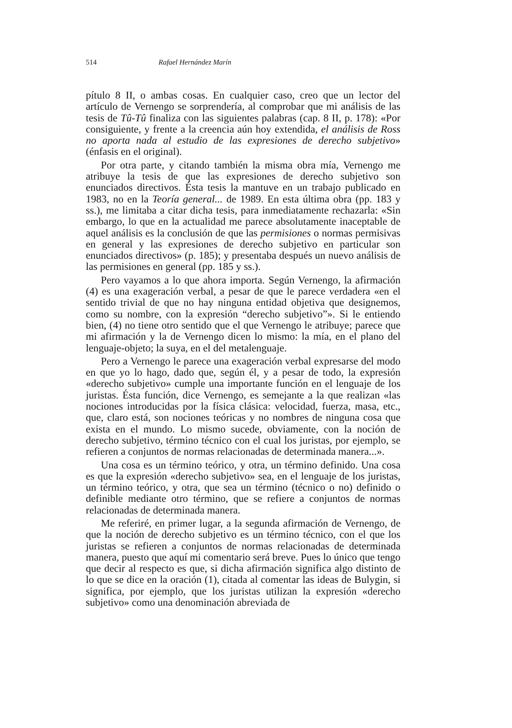514 Rafael Hernández Marín
pítulo 8 II, o ambas cosas. En cualquier caso, creo que un lector del artículo de Vernengo se sorprendería, al comprobar que mi análisis de las tesis de Tû-Tû finaliza con las siguientes palabras (cap. 8 II, p. 178): «Por consiguiente, y frente a la creencia aún hoy extendida, el análisis de Ross no aporta nada al estudio de las expresiones de derecho subjetivo» (énfasis en el original).
Por otra parte, y citando también la misma obra mía, Vernengo me atribuye la tesis de que las expresiones de derecho subjetivo son enunciados directivos. Ésta tesis la mantuve en un trabajo publicado en 1983, no en la Teoría general... de 1989. En esta última obra (pp. 183 y ss.), me limitaba a citar dicha tesis, para inmediatamente rechazarla: «Sin embargo, lo que en la actualidad me parece absolutamente inaceptable de aquel análisis es la conclusión de que las permisiones o normas permisivas en general y las expresiones de derecho subjetivo en particular son enunciados directivos» (p. 185); y presentaba después un nuevo análisis de las permisiones en general (pp. 185 y ss.).
Pero vayamos a lo que ahora importa. Según Vernengo, la afirmación (4) es una exageración verbal, a pesar de que le parece verdadera «en el sentido trivial de que no hay ninguna entidad objetiva que designemos, como su nombre, con la expresión “derecho subjetivo”». Si le entiendo bien, (4) no tiene otro sentido que el que Vernengo le atribuye; parece que mi afirmación y la de Vernengo dicen lo mismo: la mía, en el plano del lenguaje-objeto; la suya, en el del metalenguaje.
Pero a Vernengo le parece una exageración verbal expresarse del modo en que yo lo hago, dado que, según él, y a pesar de todo, la expresión «derecho subjetivo» cumple una importante función en el lenguaje de los juristas. Ésta función, dice Vernengo, es semejante a la que realizan «las nociones introducidas por la física clásica: velocidad, fuerza, masa, etc., que, claro está, son nociones teóricas y no nombres de ninguna cosa que exista en el mundo. Lo mismo sucede, obviamente, con la noción de derecho subjetivo, término técnico con el cual los juristas, por ejemplo, se refieren a conjuntos de normas relacionadas de determinada manera...».
Una cosa es un término teórico, y otra, un término definido. Una cosa es que la expresión «derecho subjetivo» sea, en el lenguaje de los juristas, un término teórico, y otra, que sea un término (técnico o no) definido o definible mediante otro término, que se refiere a conjuntos de normas relacionadas de determinada manera.
Me referiré, en primer lugar, a la segunda afirmación de Vernengo, de que la noción de derecho subjetivo es un término técnico, con el que los juristas se refieren a conjuntos de normas relacionadas de determinada manera, puesto que aquí mi comentario será breve. Pues lo único que tengo que decir al respecto es que, si dicha afirmación significa algo distinto de lo que se dice en la oración (1), citada al comentar las ideas de Bulygin, si significa, por ejemplo, que los juristas utilizan la expresión «derecho subjetivo» como una denominación abreviada de